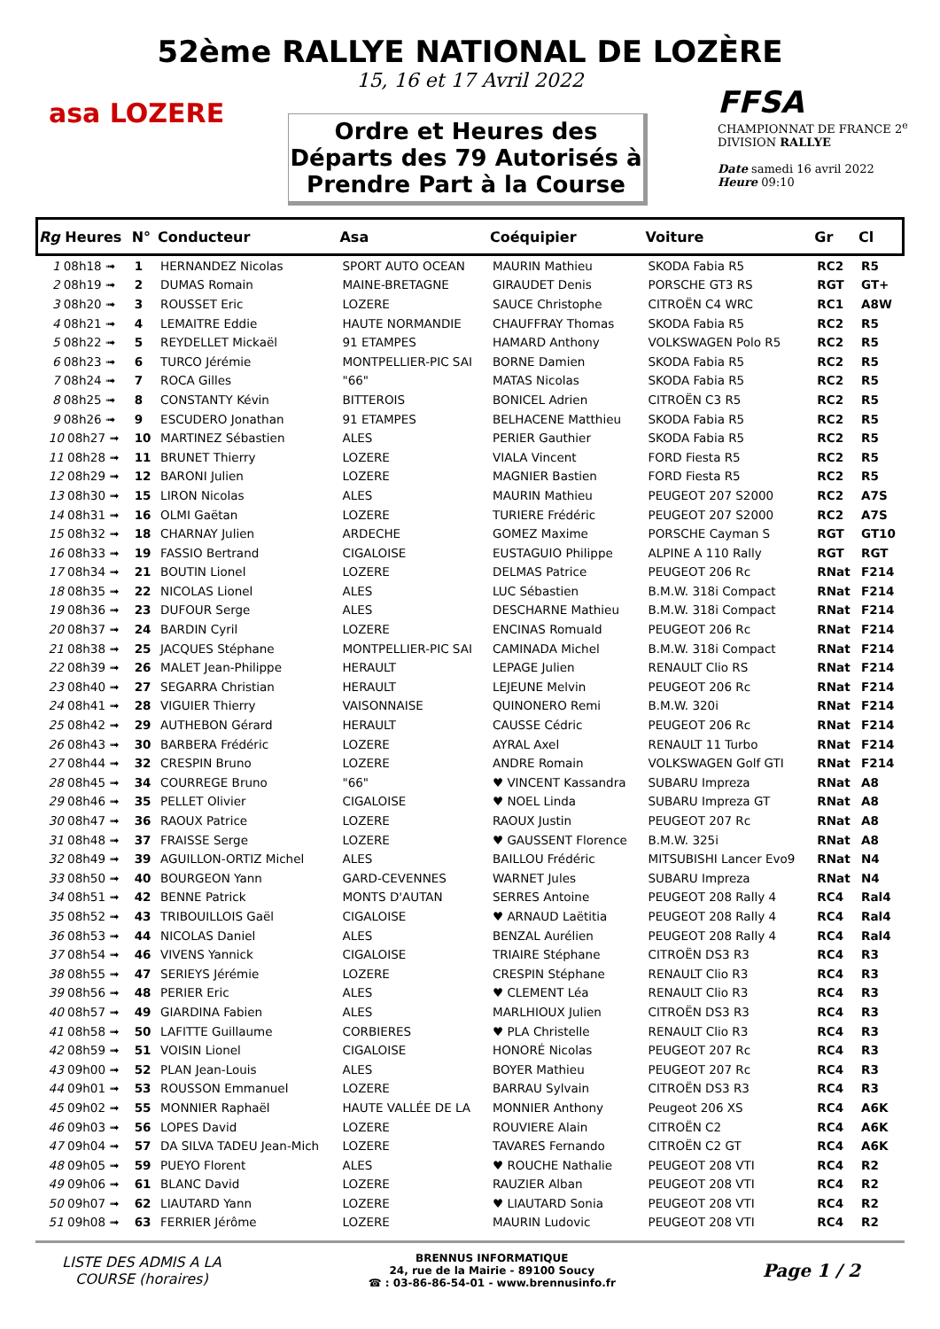52ème RALLYE NATIONAL DE LOZÈRE
15, 16 et 17 Avril 2022
asa LOZERE
Ordre et Heures des
Départs des 79 Autorisés à
Prendre Part à la Course
FFSA
CHAMPIONNAT DE FRANCE 2<sup>e</sup> DIVISION RALLYE
Date samedi 16 avril 2022
Heure 09:10
| Rg Heures | N° | Conducteur | Asa | Coéquipier | Voiture | Gr | Cl |
| --- | --- | --- | --- | --- | --- | --- | --- |
| 1 08h18 ➟ | 1 | HERNANDEZ Nicolas | SPORT AUTO OCEAN | MAURIN Mathieu | SKODA Fabia R5 | RC2 | R5 |
| 2 08h19 ➟ | 2 | DUMAS Romain | MAINE-BRETAGNE | GIRAUDET Denis | PORSCHE GT3 RS | RGT | GT+ |
| 3 08h20 ➟ | 3 | ROUSSET Eric | LOZERE | SAUCE Christophe | CITROËN C4 WRC | RC1 | A8W |
| 4 08h21 ➟ | 4 | LEMAITRE Eddie | HAUTE NORMANDIE | CHAUFFRAY Thomas | SKODA Fabia R5 | RC2 | R5 |
| 5 08h22 ➟ | 5 | REYDELLET Mickaël | 91 ETAMPES | HAMARD Anthony | VOLKSWAGEN Polo R5 | RC2 | R5 |
| 6 08h23 ➟ | 6 | TURCO Jérémie | MONTPELLIER-PIC SAI | BORNE Damien | SKODA Fabia R5 | RC2 | R5 |
| 7 08h24 ➟ | 7 | ROCA Gilles | "66" | MATAS Nicolas | SKODA Fabia R5 | RC2 | R5 |
| 8 08h25 ➟ | 8 | CONSTANTY Kévin | BITTEROIS | BONICEL Adrien | CITROËN C3 R5 | RC2 | R5 |
| 9 08h26 ➟ | 9 | ESCUDERO Jonathan | 91 ETAMPES | BELHACENE Matthieu | SKODA Fabia R5 | RC2 | R5 |
| 10 08h27 ➟ | 10 | MARTINEZ Sébastien | ALES | PERIER Gauthier | SKODA Fabia R5 | RC2 | R5 |
| 11 08h28 ➟ | 11 | BRUNET Thierry | LOZERE | VIALA Vincent | FORD Fiesta R5 | RC2 | R5 |
| 12 08h29 ➟ | 12 | BARONI Julien | LOZERE | MAGNIER Bastien | FORD Fiesta R5 | RC2 | R5 |
| 13 08h30 ➟ | 15 | LIRON Nicolas | ALES | MAURIN Mathieu | PEUGEOT 207 S2000 | RC2 | A7S |
| 14 08h31 ➟ | 16 | OLMI Gaëtan | LOZERE | TURIERE Frédéric | PEUGEOT 207 S2000 | RC2 | A7S |
| 15 08h32 ➟ | 18 | CHARNAY Julien | ARDECHE | GOMEZ Maxime | PORSCHE Cayman S | RGT | GT10 |
| 16 08h33 ➟ | 19 | FASSIO Bertrand | CIGALOISE | EUSTAGUIO Philippe | ALPINE A 110 Rally | RGT | RGT |
| 17 08h34 ➟ | 21 | BOUTIN Lionel | LOZERE | DELMAS Patrice | PEUGEOT 206 Rc | RNat | F214 |
| 18 08h35 ➟ | 22 | NICOLAS Lionel | ALES | LUC Sébastien | B.M.W. 318i Compact | RNat | F214 |
| 19 08h36 ➟ | 23 | DUFOUR Serge | ALES | DESCHARNE Mathieu | B.M.W. 318i Compact | RNat | F214 |
| 20 08h37 ➟ | 24 | BARDIN Cyril | LOZERE | ENCINAS Romuald | PEUGEOT 206 Rc | RNat | F214 |
| 21 08h38 ➟ | 25 | JACQUES Stéphane | MONTPELLIER-PIC SAI | CAMINADA Michel | B.M.W. 318i Compact | RNat | F214 |
| 22 08h39 ➟ | 26 | MALET Jean-Philippe | HERAULT | LEPAGE Julien | RENAULT Clio RS | RNat | F214 |
| 23 08h40 ➟ | 27 | SEGARRA Christian | HERAULT | LEJEUNE Melvin | PEUGEOT 206 Rc | RNat | F214 |
| 24 08h41 ➟ | 28 | VIGUIER Thierry | VAISONNAISE | QUINONERO Remi | B.M.W. 320i | RNat | F214 |
| 25 08h42 ➟ | 29 | AUTHEBON Gérard | HERAULT | CAUSSE Cédric | PEUGEOT 206 Rc | RNat | F214 |
| 26 08h43 ➟ | 30 | BARBERA Frédéric | LOZERE | AYRAL Axel | RENAULT 11 Turbo | RNat | F214 |
| 27 08h44 ➟ | 32 | CRESPIN Bruno | LOZERE | ANDRE Romain | VOLKSWAGEN Golf GTI | RNat | F214 |
| 28 08h45 ➟ | 34 | COURREGE Bruno | "66" | ♥ VINCENT Kassandra | SUBARU Impreza | RNat | A8 |
| 29 08h46 ➟ | 35 | PELLET Olivier | CIGALOISE | ♥ NOEL Linda | SUBARU Impreza GT | RNat | A8 |
| 30 08h47 ➟ | 36 | RAOUX Patrice | LOZERE | RAOUX Justin | PEUGEOT 207 Rc | RNat | A8 |
| 31 08h48 ➟ | 37 | FRAISSE Serge | LOZERE | ♥ GAUSSENT Florence | B.M.W. 325i | RNat | A8 |
| 32 08h49 ➟ | 39 | AGUILLON-ORTIZ Michel | ALES | BAILLOU Frédéric | MITSUBISHI Lancer Evo9 | RNat | N4 |
| 33 08h50 ➟ | 40 | BOURGEON Yann | GARD-CEVENNES | WARNET Jules | SUBARU Impreza | RNat | N4 |
| 34 08h51 ➟ | 42 | BENNE Patrick | MONTS D'AUTAN | SERRES Antoine | PEUGEOT 208 Rally 4 | RC4 | Ral4 |
| 35 08h52 ➟ | 43 | TRIBOUILLOIS Gaël | CIGALOISE | ♥ ARNAUD Laëtitia | PEUGEOT 208 Rally 4 | RC4 | Ral4 |
| 36 08h53 ➟ | 44 | NICOLAS Daniel | ALES | BENZAL Aurélien | PEUGEOT 208 Rally 4 | RC4 | Ral4 |
| 37 08h54 ➟ | 46 | VIVENS Yannick | CIGALOISE | TRIAIRE Stéphane | CITROËN DS3 R3 | RC4 | R3 |
| 38 08h55 ➟ | 47 | SERIEYS Jérémie | LOZERE | CRESPIN Stéphane | RENAULT Clio R3 | RC4 | R3 |
| 39 08h56 ➟ | 48 | PERIER Eric | ALES | ♥ CLEMENT Léa | RENAULT Clio R3 | RC4 | R3 |
| 40 08h57 ➟ | 49 | GIARDINA Fabien | ALES | MARLHIOUX Julien | CITROËN DS3 R3 | RC4 | R3 |
| 41 08h58 ➟ | 50 | LAFITTE Guillaume | CORBIERES | ♥ PLA Christelle | RENAULT Clio R3 | RC4 | R3 |
| 42 08h59 ➟ | 51 | VOISIN Lionel | CIGALOISE | HONORÉ Nicolas | PEUGEOT 207 Rc | RC4 | R3 |
| 43 09h00 ➟ | 52 | PLAN Jean-Louis | ALES | BOYER Mathieu | PEUGEOT 207 Rc | RC4 | R3 |
| 44 09h01 ➟ | 53 | ROUSSON Emmanuel | LOZERE | BARRAU Sylvain | CITROËN DS3 R3 | RC4 | R3 |
| 45 09h02 ➟ | 55 | MONNIER Raphaël | HAUTE VALLÉE DE LA | MONNIER Anthony | Peugeot 206 XS | RC4 | A6K |
| 46 09h03 ➟ | 56 | LOPES David | LOZERE | ROUVIERE Alain | CITROËN C2 | RC4 | A6K |
| 47 09h04 ➟ | 57 | DA SILVA TADEU Jean-Mich | LOZERE | TAVARES Fernando | CITROËN C2 GT | RC4 | A6K |
| 48 09h05 ➟ | 59 | PUEYO Florent | ALES | ♥ ROUCHE Nathalie | PEUGEOT 208 VTI | RC4 | R2 |
| 49 09h06 ➟ | 61 | BLANC David | LOZERE | RAUZIER Alban | PEUGEOT 208 VTI | RC4 | R2 |
| 50 09h07 ➟ | 62 | LIAUTARD Yann | LOZERE | ♥ LIAUTARD Sonia | PEUGEOT 208 VTI | RC4 | R2 |
| 51 09h08 ➟ | 63 | FERRIER Jérôme | LOZERE | MAURIN Ludovic | PEUGEOT 208 VTI | RC4 | R2 |
LISTE DES ADMIS A LA
COURSE (horaires)
BRENNUS INFORMATIQUE
24, rue de la Mairie - 89100 Soucy
☎ : 03-86-86-54-01 - www.brennusinfo.fr
Page 1 / 2